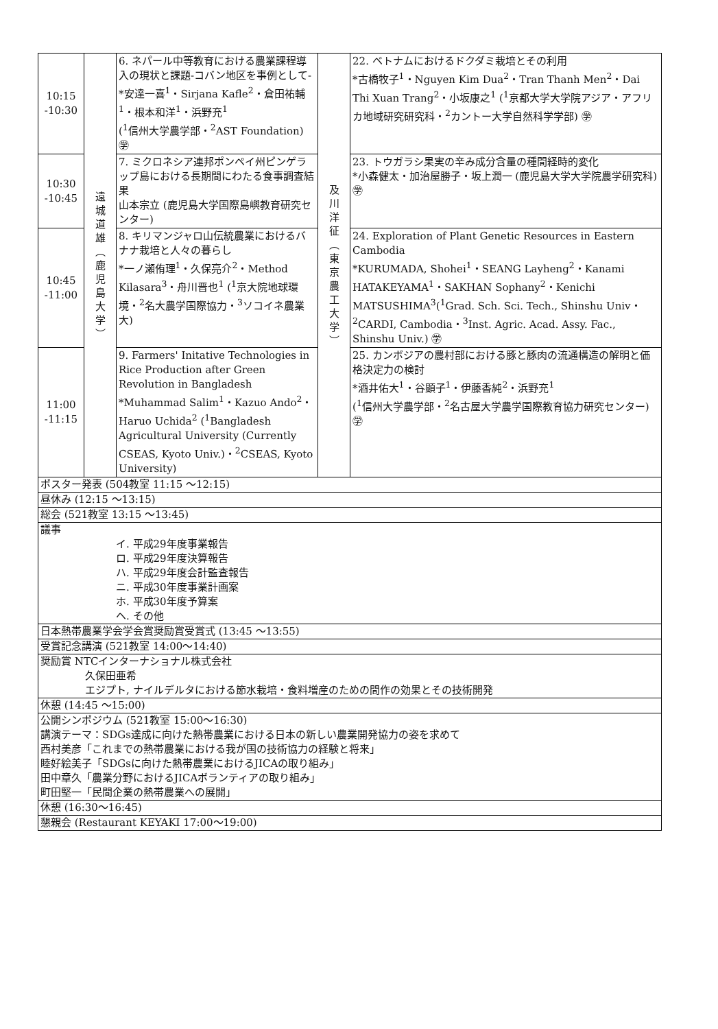| 10:15 -10:30 | 遠 城 道 雄 ︵ 鹿 児 島 大 学 ︶ | 6. ネパール中等教育における農業課程導入の現状と課題-コバン地区を事例として- *安達一喜<sup>1</sup>・Sirjana Kafle<sup>2</sup>・倉田祐輔<sup>1</sup>・根本和洋<sup>1</sup>・浜野充<sup>1</sup> (<sup>1</sup>信州大学農学部・<sup>2</sup>AST Foundation) ㊫ | 及 川 洋 征 ︵ 東 京 農 工 大 学 ︶ | 22. ベトナムにおけるドクダミ栽培とその利用 *古橋牧子<sup>1</sup>・Nguyen Kim Dua<sup>2</sup>・Tran Thanh Men<sup>2</sup>・Dai Thi Xuan Trang<sup>2</sup>・小坂康之<sup>1</sup> (<sup>1</sup>京都大学大学院アジア・アフリカ地域研究研究科・<sup>2</sup>カントー大学自然科学学部) ㊫ |
| 10:30 -10:45 | | 7. ミクロネシア連邦ポンペイ州ピンゲラップ島における長期間にわたる食事調査結果 山本宗立 (鹿児島大学国際島嶼教育研究センター) | | 23. トウガラシ果実の辛み成分含量の種間経時的変化 *小森健太・加治屋勝子・坂上潤一 (鹿児島大学大学院農学研究科) ㊫ |
| 10:45 -11:00 | | 8. キリマンジャロ山伝統農業におけるバナナ栽培と人々の暮らし *一ノ瀬侑理<sup>1</sup>・久保亮介<sup>2</sup>・Method Kilasara<sup>3</sup>・舟川晋也<sup>1</sup> (<sup>1</sup>京大院地球環境・<sup>2</sup>名大農学国際協力・<sup>3</sup>ソコイネ農業大) | | 24. Exploration of Plant Genetic Resources in Eastern Cambodia *KURUMADA, Shohei<sup>1</sup>・SEANG Layheng<sup>2</sup>・Kanami HATAKEYAMA<sup>1</sup>・SAKHAN Sophany<sup>2</sup>・Kenichi MATSUSHIMA<sup>3</sup>(<sup>1</sup>Grad. Sch. Sci. Tech., Shinshu Univ・<sup>2</sup>CARDI, Cambodia・<sup>3</sup>Inst. Agric. Acad. Assy. Fac., Shinshu Univ.) ㊫ |
| 11:00 -11:15 | | 9. Farmers' Initative Technologies in Rice Production after Green Revolution in Bangladesh *Muhammad Salim<sup>1</sup>・Kazuo Ando<sup>2</sup>・Haruo Uchida<sup>2</sup> (<sup>1</sup>Bangladesh Agricultural University (Currently CSEAS, Kyoto Univ.)・<sup>2</sup>CSEAS, Kyoto University) | | 25. カンボジアの農村部における豚と豚肉の流通構造の解明と価格決定力の検討 *酒井佑大<sup>1</sup>・谷顕子<sup>1</sup>・伊藤香純<sup>2</sup>・浜野充<sup>1</sup> (<sup>1</sup>信州大学農学部・<sup>2</sup>名古屋大学農学国際教育協力研究センター) ㊫ |
ポスター発表 (504教室 11:15 ～12:15)
昼休み (12:15 ～13:15)
総会 (521教室 13:15 ～13:45)
議事
イ. 平成29年度事業報告
ロ. 平成29年度決算報告
ハ. 平成29年度会計監査報告
ニ. 平成30年度事業計画案
ホ. 平成30年度予算案
ヘ. その他
日本熱帯農業学会学会賞奨励賞受賞式 (13:45 ～13:55)
受賞記念講演 (521教室 14:00～14:40)
奨励賞 NTCインターナショナル株式会社
久保田亜希
エジプト, ナイルデルタにおける節水栽培・食料増産のための間作の効果とその技術開発
休憩 (14:45 ～15:00)
公開シンポジウム (521教室 15:00～16:30)
講演テーマ：SDGs達成に向けた熱帯農業における日本の新しい農業開発協力の姿を求めて
西村美彦「これまでの熱帯農業における我が国の技術協力の経験と将来」
睦好絵美子「SDGsに向けた熱帯農業におけるJICAの取り組み」
田中章久「農業分野におけるJICAボランティアの取り組み」
町田堅一「民間企業の熱帯農業への展開」
休憩 (16:30～16:45)
懇親会 (Restaurant KEYAKI 17:00～19:00)